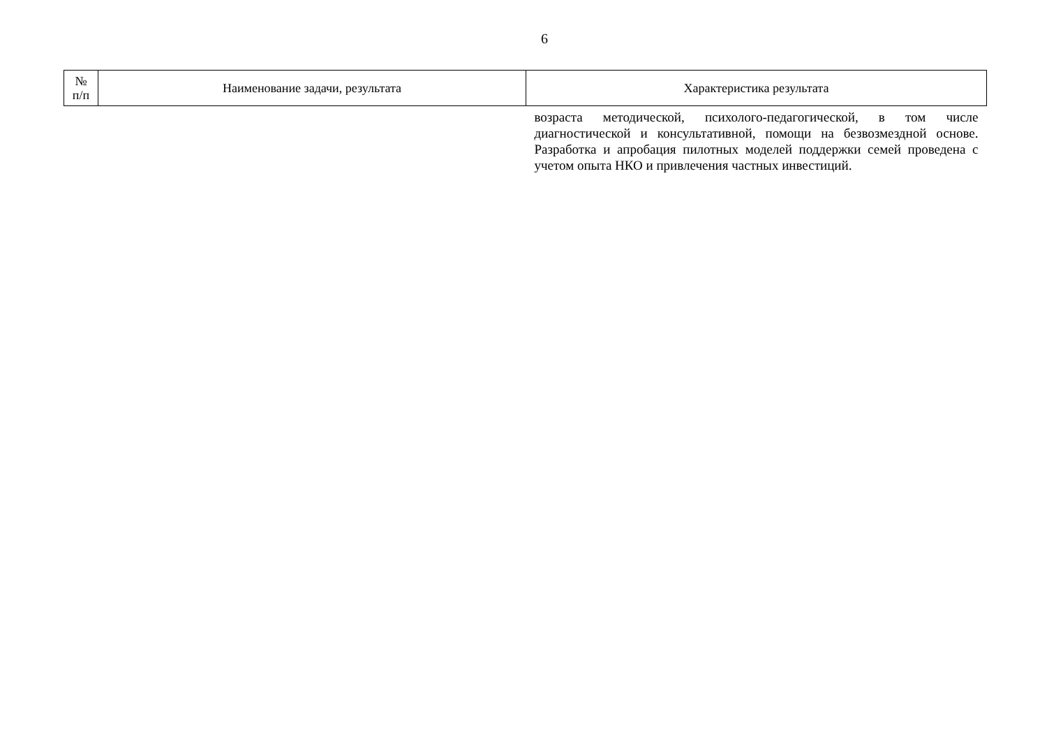6
| № п/п | Наименование задачи, результата | Характеристика результата |
| --- | --- | --- |
| | | возраста методической, психолого-педагогической, в том числе диагностической и консультативной, помощи на безвозмездной основе. Разработка и апробация пилотных моделей поддержки семей проведена с учетом опыта НКО и привлечения частных инвестиций. |